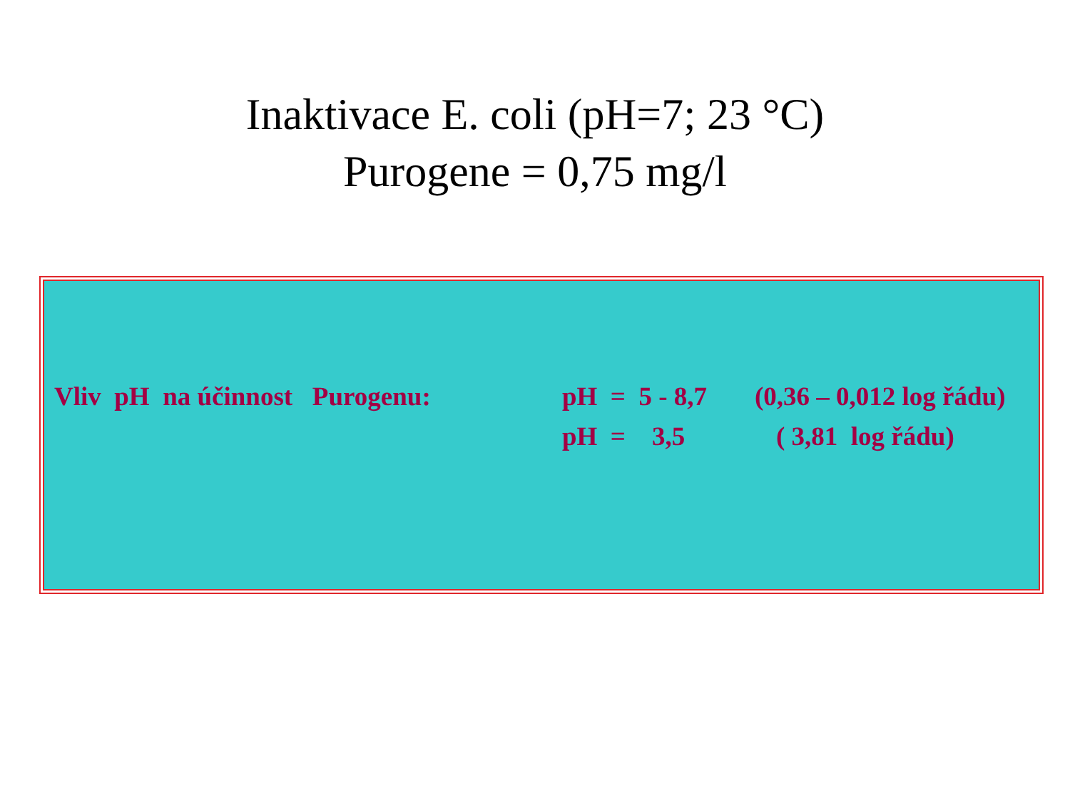Inaktivace E. coli (pH=7; 23 °C)
Purogene = 0,75 mg/l
Vliv pH na účinnost Purogenu: pH = 5 - 8,7 (0,36 – 0,012 log řádu)
pH = 3,5 ( 3,81 log řádu)